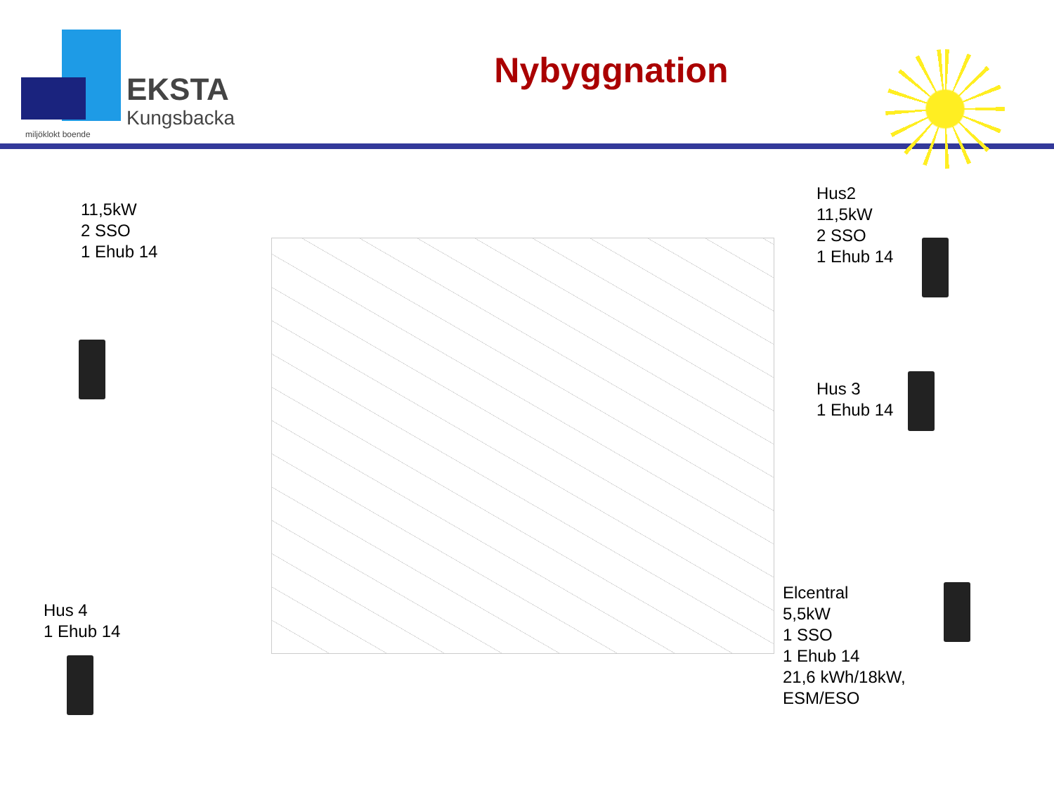EKSTA
Kungsbacka
miljöklokt boende
Nybyggnation
11,5kW
2 SSO
1 Ehub 14
Hus2
11,5kW
2 SSO
1 Ehub 14
Hus 3
1 Ehub 14
Hus 4
1 Ehub 14
Elcentral
5,5kW
1 SSO
1 Ehub 14
21,6 kWh/18kW,
ESM/ESO